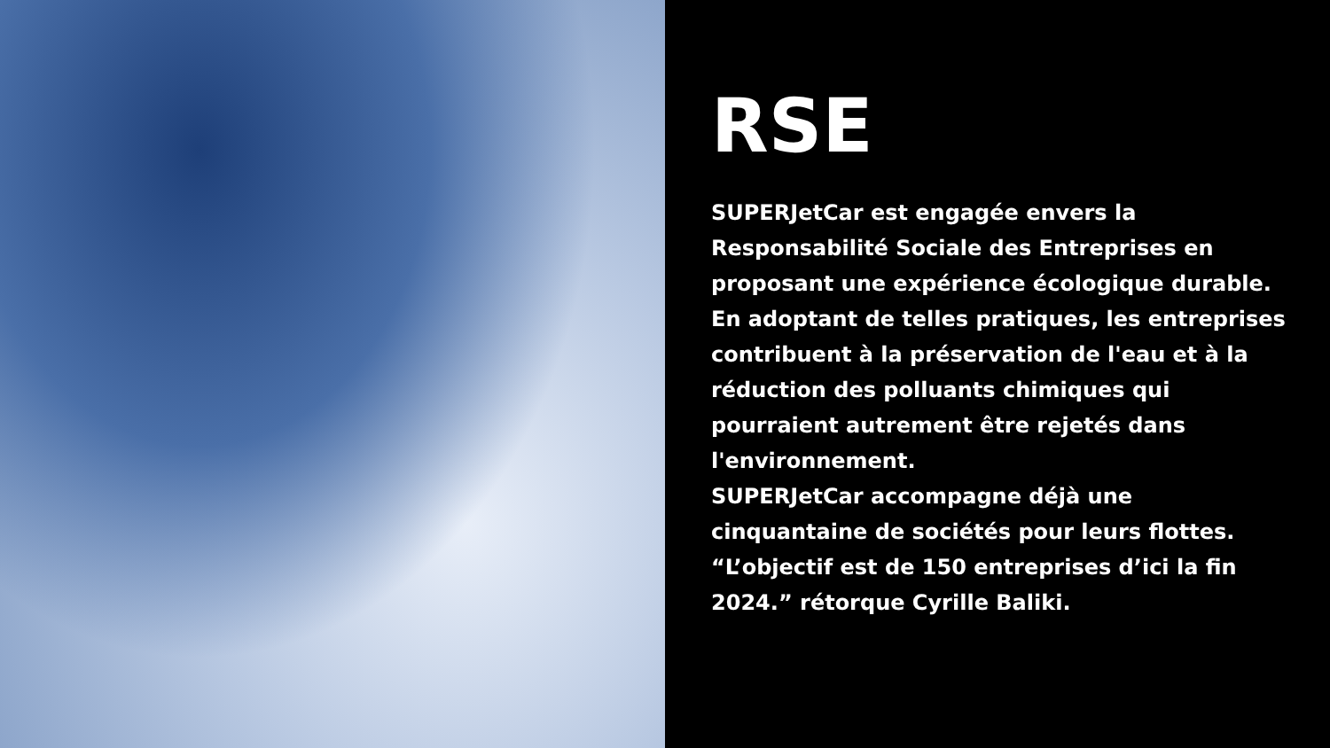RSE
SUPERJetCar est engagée envers la Responsabilité Sociale des Entreprises en proposant une expérience écologique durable.
En adoptant de telles pratiques, les entreprises contribuent à la préservation de l'eau et à la réduction des polluants chimiques qui pourraient autrement être rejetés dans l'environnement.
SUPERJetCar accompagne déjà une cinquantaine de sociétés pour leurs flottes. “L’objectif est de 150 entreprises d’ici la fin 2024.” rétorque Cyrille Baliki.